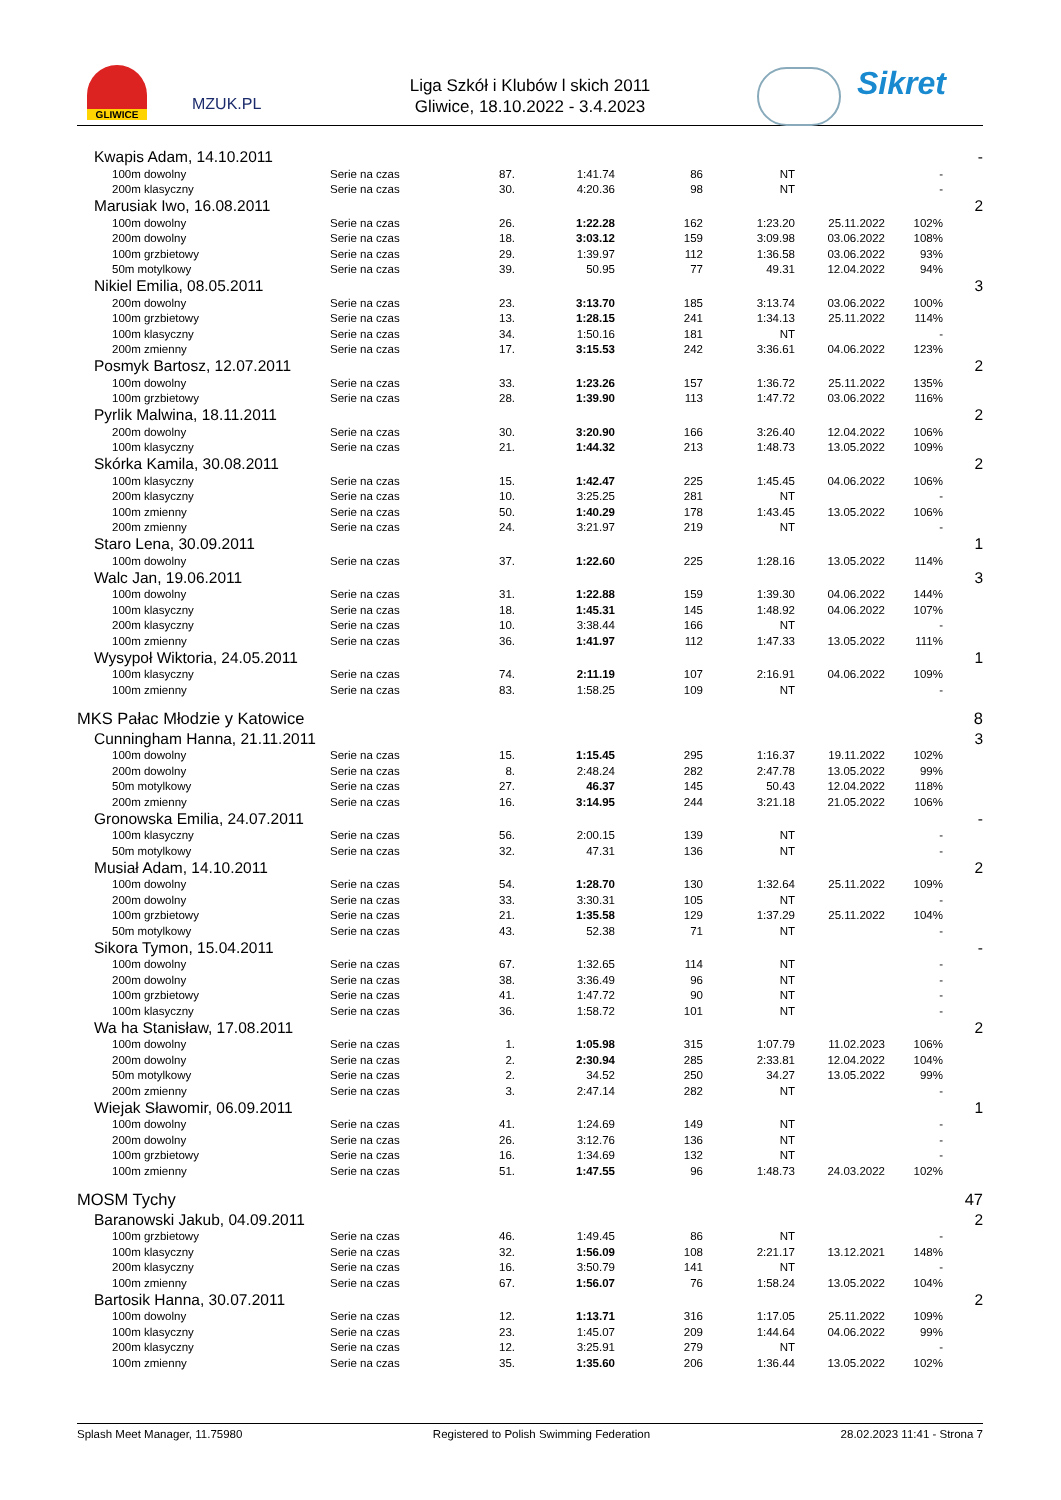GLIWICE
MZUK.PL
Liga Szkół i Klubów l skich 2011
Gliwice, 18.10.2022 - 3.4.2023
Sikret
| Kwapis Adam, 14.10.2011 | | | | | | | | - |
| 100m dowolny | Serie na czas | 87. | 1:41.74 | 86 | NT | | - | |
| 200m klasyczny | Serie na czas | 30. | 4:20.36 | 98 | NT | | - | |
| Marusiak Iwo, 16.08.2011 | | | | | | | | 2 |
| 100m dowolny | Serie na czas | 26. | 1:22.28 | 162 | 1:23.20 | 25.11.2022 | 102% | |
| 200m dowolny | Serie na czas | 18. | 3:03.12 | 159 | 3:09.98 | 03.06.2022 | 108% | |
| 100m grzbietowy | Serie na czas | 29. | 1:39.97 | 112 | 1:36.58 | 03.06.2022 | 93% | |
| 50m motylkowy | Serie na czas | 39. | 50.95 | 77 | 49.31 | 12.04.2022 | 94% | |
| Nikiel Emilia, 08.05.2011 | | | | | | | | 3 |
| 200m dowolny | Serie na czas | 23. | 3:13.70 | 185 | 3:13.74 | 03.06.2022 | 100% | |
| 100m grzbietowy | Serie na czas | 13. | 1:28.15 | 241 | 1:34.13 | 25.11.2022 | 114% | |
| 100m klasyczny | Serie na czas | 34. | 1:50.16 | 181 | NT | | - | |
| 200m zmienny | Serie na czas | 17. | 3:15.53 | 242 | 3:36.61 | 04.06.2022 | 123% | |
| Posmyk Bartosz, 12.07.2011 | | | | | | | | 2 |
| 100m dowolny | Serie na czas | 33. | 1:23.26 | 157 | 1:36.72 | 25.11.2022 | 135% | |
| 100m grzbietowy | Serie na czas | 28. | 1:39.90 | 113 | 1:47.72 | 03.06.2022 | 116% | |
| Pyrlik Malwina, 18.11.2011 | | | | | | | | 2 |
| 200m dowolny | Serie na czas | 30. | 3:20.90 | 166 | 3:26.40 | 12.04.2022 | 106% | |
| 100m klasyczny | Serie na czas | 21. | 1:44.32 | 213 | 1:48.73 | 13.05.2022 | 109% | |
| Skórka Kamila, 30.08.2011 | | | | | | | | 2 |
| 100m klasyczny | Serie na czas | 15. | 1:42.47 | 225 | 1:45.45 | 04.06.2022 | 106% | |
| 200m klasyczny | Serie na czas | 10. | 3:25.25 | 281 | NT | | - | |
| 100m zmienny | Serie na czas | 50. | 1:40.29 | 178 | 1:43.45 | 13.05.2022 | 106% | |
| 200m zmienny | Serie na czas | 24. | 3:21.97 | 219 | NT | | - | |
| Staro Lena, 30.09.2011 | | | | | | | | 1 |
| 100m dowolny | Serie na czas | 37. | 1:22.60 | 225 | 1:28.16 | 13.05.2022 | 114% | |
| Walc Jan, 19.06.2011 | | | | | | | | 3 |
| 100m dowolny | Serie na czas | 31. | 1:22.88 | 159 | 1:39.30 | 04.06.2022 | 144% | |
| 100m klasyczny | Serie na czas | 18. | 1:45.31 | 145 | 1:48.92 | 04.06.2022 | 107% | |
| 200m klasyczny | Serie na czas | 10. | 3:38.44 | 166 | NT | | - | |
| 100m zmienny | Serie na czas | 36. | 1:41.97 | 112 | 1:47.33 | 13.05.2022 | 111% | |
| Wysypoł Wiktoria, 24.05.2011 | | | | | | | | 1 |
| 100m klasyczny | Serie na czas | 74. | 2:11.19 | 107 | 2:16.91 | 04.06.2022 | 109% | |
| 100m zmienny | Serie na czas | 83. | 1:58.25 | 109 | NT | | - | |
| MKS Pałac Młodzie y Katowice | | | | | | | | 8 |
| Cunningham Hanna, 21.11.2011 | | | | | | | | 3 |
| 100m dowolny | Serie na czas | 15. | 1:15.45 | 295 | 1:16.37 | 19.11.2022 | 102% | |
| 200m dowolny | Serie na czas | 8. | 2:48.24 | 282 | 2:47.78 | 13.05.2022 | 99% | |
| 50m motylkowy | Serie na czas | 27. | 46.37 | 145 | 50.43 | 12.04.2022 | 118% | |
| 200m zmienny | Serie na czas | 16. | 3:14.95 | 244 | 3:21.18 | 21.05.2022 | 106% | |
| Gronowska Emilia, 24.07.2011 | | | | | | | | - |
| 100m klasyczny | Serie na czas | 56. | 2:00.15 | 139 | NT | | - | |
| 50m motylkowy | Serie na czas | 32. | 47.31 | 136 | NT | | - | |
| Musiał Adam, 14.10.2011 | | | | | | | | 2 |
| 100m dowolny | Serie na czas | 54. | 1:28.70 | 130 | 1:32.64 | 25.11.2022 | 109% | |
| 200m dowolny | Serie na czas | 33. | 3:30.31 | 105 | NT | | - | |
| 100m grzbietowy | Serie na czas | 21. | 1:35.58 | 129 | 1:37.29 | 25.11.2022 | 104% | |
| 50m motylkowy | Serie na czas | 43. | 52.38 | 71 | NT | | - | |
| Sikora Tymon, 15.04.2011 | | | | | | | | - |
| 100m dowolny | Serie na czas | 67. | 1:32.65 | 114 | NT | | - | |
| 200m dowolny | Serie na czas | 38. | 3:36.49 | 96 | NT | | - | |
| 100m grzbietowy | Serie na czas | 41. | 1:47.72 | 90 | NT | | - | |
| 100m klasyczny | Serie na czas | 36. | 1:58.72 | 101 | NT | | - | |
| Wa ha Stanisław, 17.08.2011 | | | | | | | | 2 |
| 100m dowolny | Serie na czas | 1. | 1:05.98 | 315 | 1:07.79 | 11.02.2023 | 106% | |
| 200m dowolny | Serie na czas | 2. | 2:30.94 | 285 | 2:33.81 | 12.04.2022 | 104% | |
| 50m motylkowy | Serie na czas | 2. | 34.52 | 250 | 34.27 | 13.05.2022 | 99% | |
| 200m zmienny | Serie na czas | 3. | 2:47.14 | 282 | NT | | - | |
| Wiejak Sławomir, 06.09.2011 | | | | | | | | 1 |
| 100m dowolny | Serie na czas | 41. | 1:24.69 | 149 | NT | | - | |
| 200m dowolny | Serie na czas | 26. | 3:12.76 | 136 | NT | | - | |
| 100m grzbietowy | Serie na czas | 16. | 1:34.69 | 132 | NT | | - | |
| 100m zmienny | Serie na czas | 51. | 1:47.55 | 96 | 1:48.73 | 24.03.2022 | 102% | |
| MOSM Tychy | | | | | | | | 47 |
| Baranowski Jakub, 04.09.2011 | | | | | | | | 2 |
| 100m grzbietowy | Serie na czas | 46. | 1:49.45 | 86 | NT | | - | |
| 100m klasyczny | Serie na czas | 32. | 1:56.09 | 108 | 2:21.17 | 13.12.2021 | 148% | |
| 200m klasyczny | Serie na czas | 16. | 3:50.79 | 141 | NT | | - | |
| 100m zmienny | Serie na czas | 67. | 1:56.07 | 76 | 1:58.24 | 13.05.2022 | 104% | |
| Bartosik Hanna, 30.07.2011 | | | | | | | | 2 |
| 100m dowolny | Serie na czas | 12. | 1:13.71 | 316 | 1:17.05 | 25.11.2022 | 109% | |
| 100m klasyczny | Serie na czas | 23. | 1:45.07 | 209 | 1:44.64 | 04.06.2022 | 99% | |
| 200m klasyczny | Serie na czas | 12. | 3:25.91 | 279 | NT | | - | |
| 100m zmienny | Serie na czas | 35. | 1:35.60 | 206 | 1:36.44 | 13.05.2022 | 102% | |
Splash Meet Manager, 11.75980 Registered to Polish Swimming Federation 28.02.2023 11:41 - Strona 7